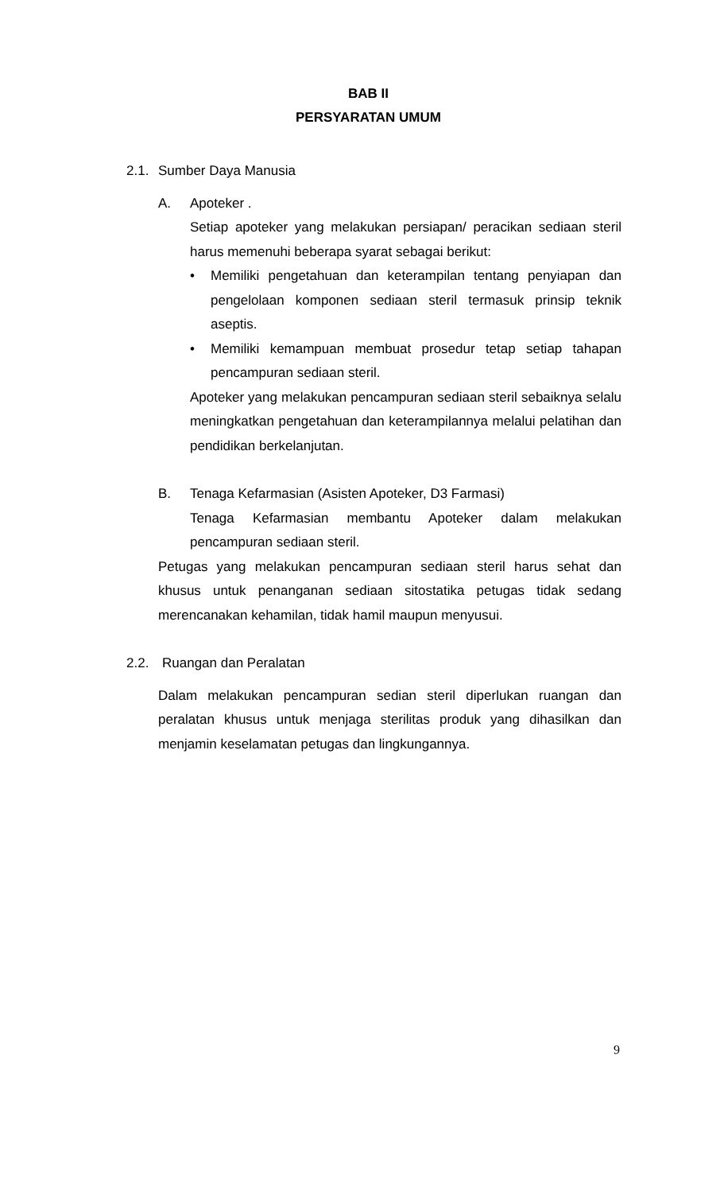BAB II
PERSYARATAN UMUM
2.1. Sumber Daya Manusia
A. Apoteker .
Setiap apoteker yang melakukan persiapan/ peracikan sediaan steril harus memenuhi beberapa syarat sebagai berikut:
• Memiliki pengetahuan dan keterampilan tentang penyiapan dan pengelolaan komponen sediaan steril termasuk prinsip teknik aseptis.
• Memiliki kemampuan membuat prosedur tetap setiap tahapan pencampuran sediaan steril.
Apoteker yang melakukan pencampuran sediaan steril sebaiknya selalu meningkatkan pengetahuan dan keterampilannya melalui pelatihan dan pendidikan berkelanjutan.
B. Tenaga Kefarmasian (Asisten Apoteker, D3 Farmasi)
Tenaga Kefarmasian membantu Apoteker dalam melakukan pencampuran sediaan steril.
Petugas yang melakukan pencampuran sediaan steril harus sehat dan khusus untuk penanganan sediaan sitostatika petugas tidak sedang merencanakan kehamilan, tidak hamil maupun menyusui.
2.2. Ruangan dan Peralatan
Dalam melakukan pencampuran sedian steril diperlukan ruangan dan peralatan khusus untuk menjaga sterilitas produk yang dihasilkan dan menjamin keselamatan petugas dan lingkungannya.
9